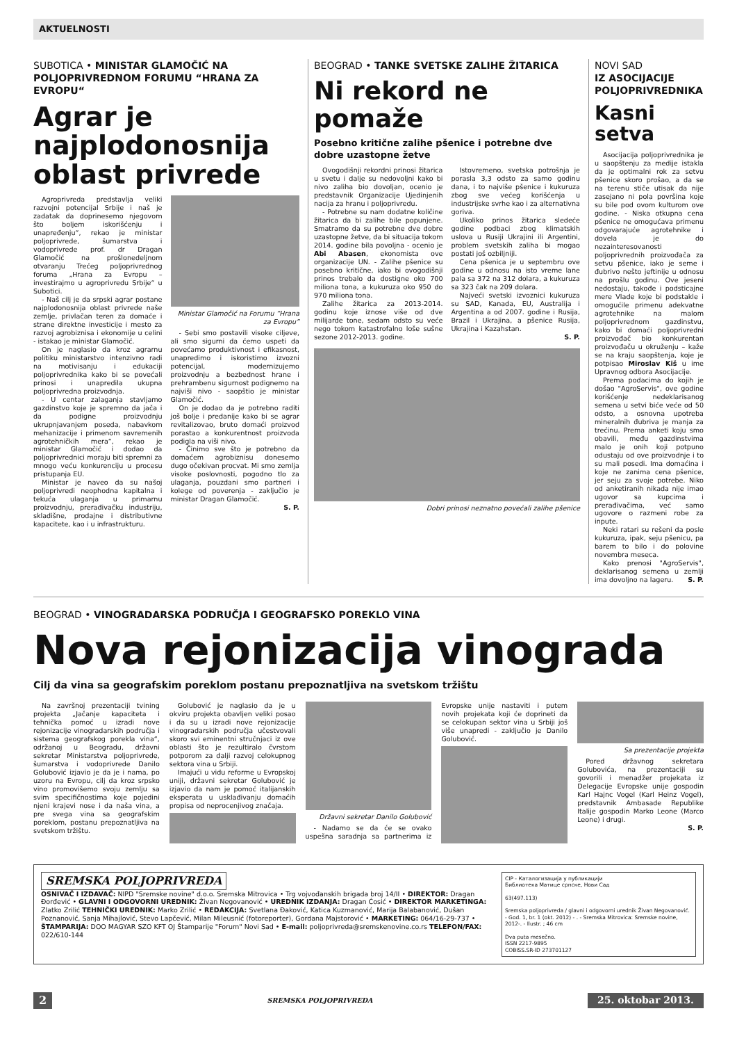AKTUELNOSTI
SUBOTICA • MINISTAR GLAMOČIĆ NA POLJOPRIVREDNOM FORUMU “HRANA ZA EVROPU“
Agrar je najplodonosnija oblast privrede
Agroprivreda predstavlja veliki razvojni potencijal Srbije i naš je zadatak da doprinesemo njegovom što boljem iskorišćenju i unapređenju“, rekao je ministar poljoprivrede, šumarstva i vodoprivrede prof. dr Dragan Glamočić na prošlonedeljnom otvaranju Trećeg poljoprivrednog foruma „Hrana za Evropu – investirajmo u agroprivredu Srbije“ u Subotici.
- Naš cilj je da srpski agrar postane najplodonosnija oblast privrede naše zemlje, privlačan teren za domaće i strane direktne investicije i mesto za razvoj agrobiznisa i ekonomije u celini - istakao je ministar Glamočić.
On je naglasio da kroz agrarnu politiku ministarstvo intenzivno radi na motivisanju i edukaciji poljoprivrednika kako bi se povećali prinosi i unapredila ukupna poljoprivredna proizvodnja.
- U centar zalaganja stavljamo gazdinstvo koje je spremno da jača i da podigne proizvodnju ukrupnjavanjem poseda, nabavkom mehanizacije i primenom savremenih agrotehničkih mera“, rekao je ministar Glamočić i dodao da poljoprivrednici moraju biti spremni za mnogo veću konkurenciju u procesu pristupanja EU.
Ministar je naveo da su našoj poljoprivredi neophodna kapitalna i tekuća ulaganja u primarnu proizvodnju, prerađivačku industriju, skladišne, prodajne i distributivne kapacitete, kao i u infrastrukturu.
Ministar Glamočić na Forumu “Hrana za Evropu”
- Sebi smo postavili visoke ciljeve, ali smo sigurni da ćemo uspeti da povećamo produktivnost i efikasnost, unapredimo i iskoristimo izvozni potencijal, modernizujemo proizvodnju a bezbednost hrane i prehrambenu sigurnost podignemo na najviši nivo - saopštio je ministar Glamočić.
On je dodao da je potrebno raditi još bolje i predanije kako bi se agrar revitalizovao, bruto domaći proizvod porastao a konkurentnost proizvoda podigla na viši nivo.
- Činimo sve što je potrebno da domaćem agrobiznisu donesemo dugo očekivan procvat. Mi smo zemlja visoke poslovnosti, pogodno tlo za ulaganja, pouzdani smo partneri i kolege od poverenja - zaključio je ministar Dragan Glamočić.
S. P.
BEOGRAD • TANKE SVETSKE ZALIHE ŽITARICA
Ni rekord ne pomaže
Posebno kritične zalihe pšenice i potrebne dve dobre uzastopne žetve
Ovogodišnji rekordni prinosi žitarica u svetu i dalje su nedovoljni kako bi nivo zaliha bio dovoljan, ocenio je predstavnik Organizacije Ujedinjenih nacija za hranu i poljoprivredu.
- Potrebne su nam dodatne količine žitarica da bi zalihe bile popunjene. Smatramo da su potrebne dve dobre uzastopne žetve, da bi situacija tokom 2014. godine bila povoljna - ocenio je Abi Abasen, ekonomista ove organizacije UN. - Zalihe pšenice su posebno kritične, iako bi ovogodišnji prinos trebalo da dostigne oko 700 miliona tona, a kukuruza oko 950 do 970 miliona tona.
Zalihe žitarica za 2013-2014. godinu koje iznose više od dve milijarde tone, sedam odsto su veće nego tokom katastrofalno loše sušne sezone 2012-2013. godine.
Istovremeno, svetska potrošnja je porasla 3,3 odsto za samo godinu dana, i to najviše pšenice i kukuruza zbog sve većeg korišćenja u industrijske svrhe kao i za alternativna goriva.
Ukoliko prinos žitarica sledeće godine podbaci zbog klimatskih uslova u Rusiji Ukrajini ili Argentini, problem svetskih zaliha bi mogao postati još ozbiljniji.
Cena pšenica je u septembru ove godine u odnosu na isto vreme lane pala sa 372 na 312 dolara, a kukuruza sa 323 čak na 209 dolara.
Najveći svetski izvoznici kukuruza su SAD, Kanada, EU, Australija i Argentina a od 2007. godine i Rusija, Brazil i Ukrajina, a pšenice Rusija, Ukrajina i Kazahstan.
S. P.
Dobri prinosi neznatno povećali zalihe pšenice
NOVI SAD
IZ ASOCIJACIJE POLJOPRIVREDNIKA
Kasni setva
Asocijacija poljoprivrednika je u saopštenju za medije istakla da je optimalni rok za setvu pšenice skoro prošao, a da se na terenu stiče utisak da nije zasejano ni pola površina koje su bile pod ovom kulturom ove godine. - Niska otkupna cena pšenice ne omogućava primenu odgovarajuće agrotehnike i dovela je do nezainteresovanosti poljoprivrednih proizvođača za setvu pšenice, iako je seme i đubrivo nešto jeftinije u odnosu na prošlu godinu. Ove jeseni nedostaju, takođe i podsticajne mere Vlade koje bi podstakle i omogućile primenu adekvatne agrotehnike na malom poljoprivrednom gazdinstvu, kako bi domaći poljoprivredni proizvođač bio konkurentan proizvođaču u okruženju – kaže se na kraju saopštenja, koje je potpisao Miroslav Kiš u ime Upravnog odbora Asocijacije.
Prema podacima do kojih je došao "AgroServis", ove godine korišćenje nedeklarisanog semena u setvi biće veće od 50 odsto, a osnovna upotreba mineralnih đubriva je manja za trećinu. Prema anketi koju smo obavili, među gazdinstvima malo je onih koji potpuno odustaju od ove proizvodnje i to su mali posedi. Ima domaćina i koje ne zanima cena pšenice, jer seju za svoje potrebe. Niko od anketiranih nikada nije imao ugovor sa kupcima i prerađivačima, već samo ugovore o razmeni robe za inpute.
Neki ratari su rešeni da posle kukuruza, ipak, seju pšenicu, pa barem to bilo i do polovine novembra meseca.
Kako prenosi "AgroServis", deklarisanog semena u zemlji ima dovoljno na lageru. S. P.
BEOGRAD • VINOGRADARSKA PODRUČJA I GEOGRAFSKO POREKLO VINA
Nova rejonizacija vinograda
Cilj da vina sa geografskim poreklom postanu prepoznatljiva na svetskom tržištu
Na završnoj prezentaciji tvining projekta „Jačanje kapaciteta i tehnička pomoć u izradi nove rejonizacije vinogradarskih područja i sistema geografskog porekla vina“, održanoj u Beogradu, državni sekretar Ministarstva poljoprivrede, šumarstva i vodoprivrede Danilo Golubović izjavio je da je i nama, po uzoru na Evropu, cilj da kroz srpsko vino promovišemo svoju zemlju sa svim specifičnostima koje pojedini njeni krajevi nose i da naša vina, a pre svega vina sa geografskim poreklom, postanu prepoznatljiva na svetskom tržištu.
Golubović je naglasio da je u okviru projekta obavljen veliki posao i da su u izradi nove rejonizacije vinogradarskih područja učestvovali skoro svi eminentni stručnjaci iz ove oblasti što je rezultiralo čvrstom potporom za dalji razvoj celokupnog sektora vina u Srbiji.
Imajući u vidu reforme u Evropskoj uniji, državni sekretar Golubović je izjavio da nam je pomoć italijanskih eksperata u usklađivanju domaćih propisa od neprocenjivog značaja.
Državni sekretar Danilo Golubović
- Nadamo se da će se ovako uspešna saradnja sa partnerima iz Evropske unije nastaviti i putem novih projekata koji će doprineti da se celokupan sektor vina u Srbiji još više unapredi - zaključio je Danilo Golubović.
Sa prezentacije projekta
Pored državnog sekretara Golubovića, na prezentaciji su govorili i menadžer projekata iz Delegacije Evropske unije gospodin Karl Hajnc Vogel (Karl Heinz Vogel), predstavnik Ambasade Republike Italije gospodin Marko Leone (Marco Leone) i drugi.
S. P.
SREMSKA POLJOPRIVREDA
OSNIVAČ I IZDAVAČ: NIPD "Sremske novine" d.o.o. Sremska Mitrovica • Trg vojvođanskih brigada broj 14/II • DIREKTOR: Dragan Đorđević • GLAVNI I ODGOVORNI UREDNIK: Živan Negovanović • UREDNIK IZDANJA: Dragan Ćosić • DIREKTOR MARKETINGA: Zlatko Zrilić TEHNIČKI UREDNIK: Marko Zrilić • REDAKCIJA: Svetlana Đaković, Katica Kuzmanović, Marija Balabanović, Dušan Poznanović, Sanja Mihajlović, Stevo Lapčević, Milan Mileusnić (fotoreporter), Gordana Majstorović • MARKETING: 064/16-29-737 • ŠTAMPARIJA: DOO MAGYAR SZO KFT OJ Štamparije "Forum" Novi Sad • E-mail: poljoprivreda@sremskenovine.co.rs TELEFON/FAX: 022/610-144
CIP - Каталогизација у публикацији
Библиотека Матице српске, Нови Сад
63(497.113)
Sremska poljoprivreda / glavni i odgovorni urednik Živan Negovanović. - God. 1, br. 1 (okt. 2012) - . - Sremska Mitrovica: Sremske novine, 2012-. - Ilustr. ; 46 cm
Dva puta mesečno.
ISSN 2217-9895
COBISS.SR-ID 273701127
2 SREMSKA POLJOPRIVREDA 25. oktobar 2013.